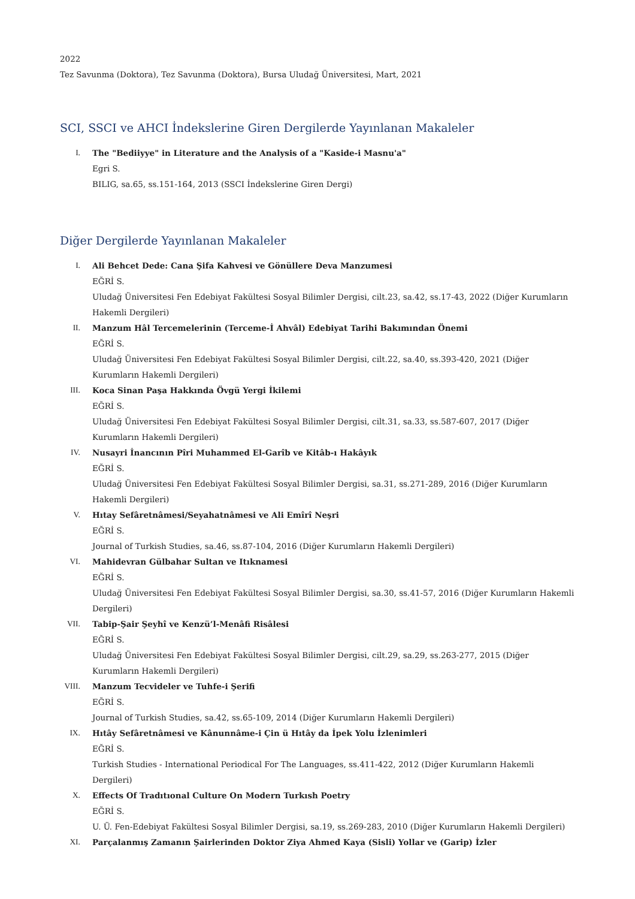2022
Tez Savunma (Doktora), Tez Savunma (Doktora), Bursa Uludağ Üniversitesi, Mart, 2021
SCI, SSCI ve AHCI İndekslerine Giren Dergilerde Yayınlanan Makaleler
I. The "Bediiyye" in Literature and the Analysis of a "Kaside-i Masnu'a"
Egri S.
BILIG, sa.65, ss.151-164, 2013 (SSCI İndekslerine Giren Dergi)
Diğer Dergilerde Yayınlanan Makaleler
I. Ali Behcet Dede: Cana Şifa Kahvesi ve Gönüllere Deva Manzumesi
EĞRİ S.
Uludağ Üniversitesi Fen Edebiyat Fakültesi Sosyal Bilimler Dergisi, cilt.23, sa.42, ss.17-43, 2022 (Diğer Kurumların Hakemli Dergileri)
II. Manzum Hâl Tercemelerinin (Terceme-İ Ahvâl) Edebiyat Tarihi Bakımından Önemi
EĞRİ S.
Uludağ Üniversitesi Fen Edebiyat Fakültesi Sosyal Bilimler Dergisi, cilt.22, sa.40, ss.393-420, 2021 (Diğer Kurumların Hakemli Dergileri)
III. Koca Sinan Paşa Hakkında Övgü Yergi İkilemi
EĞRİ S.
Uludağ Üniversitesi Fen Edebiyat Fakültesi Sosyal Bilimler Dergisi, cilt.31, sa.33, ss.587-607, 2017 (Diğer Kurumların Hakemli Dergileri)
IV. Nusayri İnancının Pîri Muhammed El-Garîb ve Kitâb-ı Hakâyık
EĞRİ S.
Uludağ Üniversitesi Fen Edebiyat Fakültesi Sosyal Bilimler Dergisi, sa.31, ss.271-289, 2016 (Diğer Kurumların Hakemli Dergileri)
V. Hıtay Sefâretnâmesi/Seyahatnâmesi ve Ali Emîrî Neşri
EĞRİ S.
Journal of Turkish Studies, sa.46, ss.87-104, 2016 (Diğer Kurumların Hakemli Dergileri)
VI. Mahidevran Gülbahar Sultan ve Itıknamesi
EĞRİ S.
Uludağ Üniversitesi Fen Edebiyat Fakültesi Sosyal Bilimler Dergisi, sa.30, ss.41-57, 2016 (Diğer Kurumların Hakemli Dergileri)
VII. Tabip-Şair Şeyhî ve Kenzü’l-Menâfi Risâlesi
EĞRİ S.
Uludağ Üniversitesi Fen Edebiyat Fakültesi Sosyal Bilimler Dergisi, cilt.29, sa.29, ss.263-277, 2015 (Diğer Kurumların Hakemli Dergileri)
VIII. Manzum Tecvideler ve Tuhfe-i Şerifi
EĞRİ S.
Journal of Turkish Studies, sa.42, ss.65-109, 2014 (Diğer Kurumların Hakemli Dergileri)
IX. Hıtây Sefâretnâmesi ve Kânunnâme-i Çin ü Hıtây da İpek Yolu İzlenimleri
EĞRİ S.
Turkish Studies - International Periodical For The Languages, ss.411-422, 2012 (Diğer Kurumların Hakemli Dergileri)
X. Effects Of Tradıtıonal Culture On Modern Turkısh Poetry
EĞRİ S.
U. Ü. Fen-Edebiyat Fakültesi Sosyal Bilimler Dergisi, sa.19, ss.269-283, 2010 (Diğer Kurumların Hakemli Dergileri)
XI. Parçalanmış Zamanın Şairlerinden Doktor Ziya Ahmed Kaya (Sisli) Yollar ve (Garip) İzler